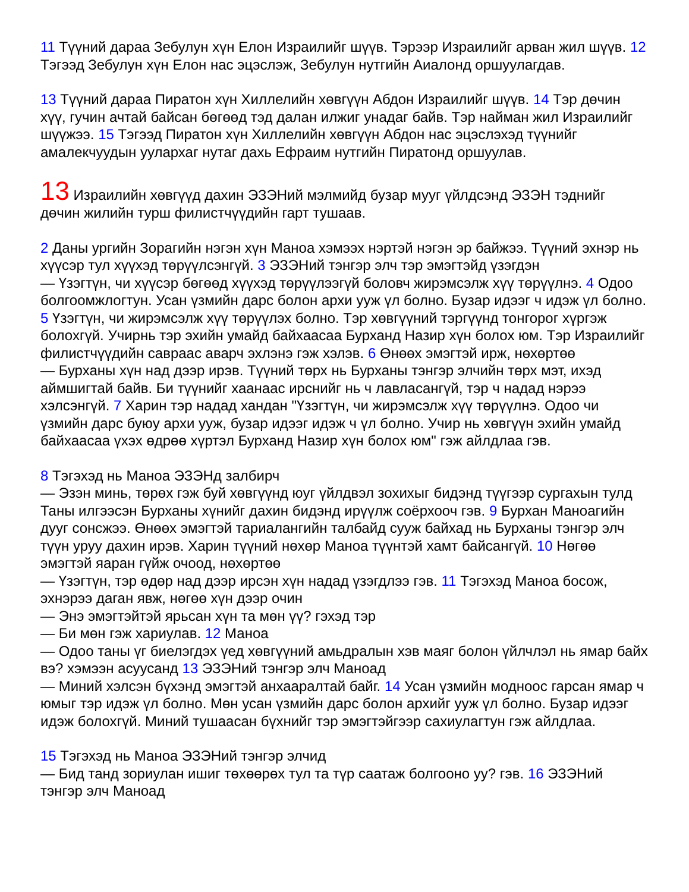11 Түүний дараа Зебулун хүн Елон Израилийг шүүв. Тэрээр Израилийг арван жил шүүв. 12 Тэгээд Зебулун хүн Елон нас эцэслэж, Зебулун нутгийн Аиалонд оршуулагдав.
13 Түүний дараа Пиратон хүн Хиллелийн хөвгүүн Абдон Израилийг шүүв. 14 Тэр дөчин хүү, гучин ачтай байсан бөгөөд тэд далан илжиг унадаг байв. Тэр найман жил Израилийг шүүжээ. 15 Тэгээд Пиратон хүн Хиллелийн хөвгүүн Абдон нас эцэслэхэд түүнийг амалекчуудын уулархаг нутаг дахь Ефраим нутгийн Пиратонд оршуулав.
13 Израилийн хөвгүүд дахин ЭЗЭНий мэлмийд бузар мууг үйлдсэнд ЭЗЭН тэднийг дөчин жилийн турш филистчүүдийн гарт тушаав.
2 Даны ургийн Зорагийн нэгэн хүн Маноа хэмээх нэртэй нэгэн эр байжээ. Түүний эхнэр нь хүүсэр тул хүүхэд төрүүлсэнгүй. 3 ЭЗЭНий тэнгэр элч тэр эмэгтэйд үзэгдэн
— Үзэгтүн, чи хүүсэр бөгөөд хүүхэд төрүүлээгүй боловч жирэмсэлж хүү төрүүлнэ. 4 Одоо болгоомжлогтун. Усан үзмийн дарс болон архи ууж үл болно. Бузар идээг ч идэж үл болно. 5 Үзэгтүн, чи жирэмсэлж хүү төрүүлэх болно. Тэр хөвгүүний тэргүүнд тонгорог хүргэж болохгүй. Учирнь тэр эхийн умайд байхаасаа Бурханд Назир хүн болох юм. Тэр Израилийг филистчүүдийн савраас аварч эхлэнэ гэж хэлэв. 6 Өнөөх эмэгтэй ирж, нөхөртөө
— Бурханы хүн над дээр ирэв. Түүний төрх нь Бурханы тэнгэр элчийн төрх мэт, ихэд аймшигтай байв. Би түүнийг хаанаас ирснийг нь ч лавласангүй, тэр ч надад нэрээ хэлсэнгүй. 7 Харин тэр надад хандан "Үзэгтүн, чи жирэмсэлж хүү төрүүлнэ. Одоо чи үзмийн дарс буюу архи ууж, бузар идээг идэж ч үл болно. Учир нь хөвгүүн эхийн умайд байхаасаа үхэх өдрөө хүртэл Бурханд Назир хүн болох юм" гэж айлдлаа гэв.
8 Тэгэхэд нь Маноа ЭЗЭНд залбирч
— Эзэн минь, төрөх гэж буй хөвгүүнд юуг үйлдвэл зохихыг бидэнд түүгээр сургахын тулд Таны илгээсэн Бурханы хүнийг дахин бидэнд ирүүлж соёрхооч гэв. 9 Бурхан Маноагийн дууг сонсжээ. Өнөөх эмэгтэй тариалангийн талбайд сууж байхад нь Бурханы тэнгэр элч түүн уруу дахин ирэв. Харин түүний нөхөр Маноа түүнтэй хамт байсангүй. 10 Нөгөө эмэгтэй яаран гүйж очоод, нөхөртөө
— Үзэгтүн, тэр өдөр над дээр ирсэн хүн надад үзэгдлээ гэв. 11 Тэгэхэд Маноа босож, эхнэрээ даган явж, нөгөө хүн дээр очин
— Энэ эмэгтэйтэй ярьсан хүн та мөн үү? гэхэд тэр
— Би мөн гэж хариулав. 12 Маноа
— Одоо таны үг биелэгдэх үед хөвгүүний амьдралын хэв маяг болон үйлчлэл нь ямар байх вэ? хэмээн асуусанд 13 ЭЗЭНий тэнгэр элч Маноад
— Миний хэлсэн бүхэнд эмэгтэй анхааралтай байг. 14 Усан үзмийн модноос гарсан ямар ч юмыг тэр идэж үл болно. Мөн усан үзмийн дарс болон архийг ууж үл болно. Бузар идээг идэж болохгүй. Миний тушаасан бүхнийг тэр эмэгтэйгээр сахиулагтун гэж айлдлаа.
15 Тэгэхэд нь Маноа ЭЗЭНий тэнгэр элчид
— Бид танд зориулан ишиг төхөөрөх тул та түр саатаж болгооно уу? гэв. 16 ЭЗЭНий тэнгэр элч Маноад